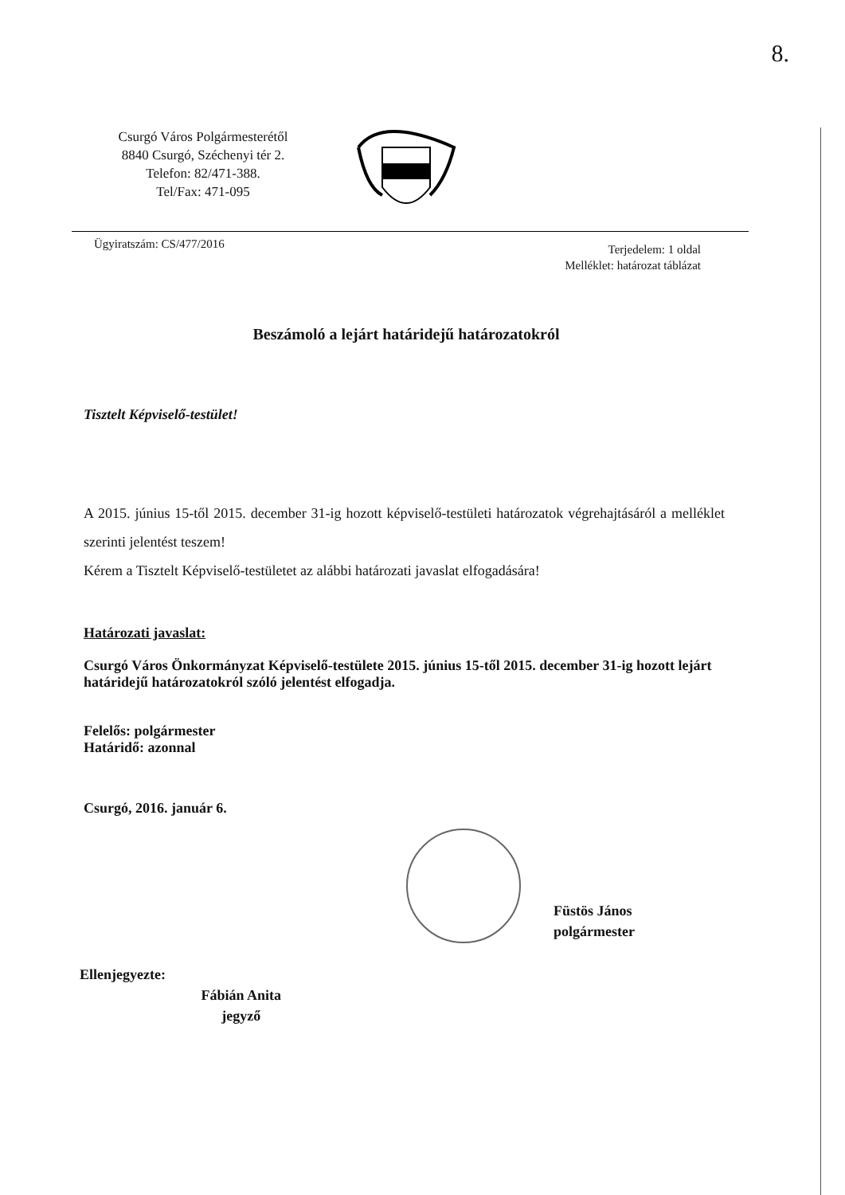8.
Csurgó Város Polgármesterétől
8840 Csurgó, Széchenyi tér 2.
Telefon: 82/471-388.
Tel/Fax: 471-095
Ügyiratszám: CS/477/2016
Terjedelem: 1 oldal
Melléklet: határozat táblázat
Beszámoló a lejárt határidejű határozatokról
Tisztelt Képviselő-testület!
A 2015. június 15-től 2015. december 31-ig hozott képviselő-testületi határozatok végrehajtásáról a melléklet szerinti jelentést teszem!
Kérem a Tisztelt Képviselő-testületet az alábbi határozati javaslat elfogadására!
Határozati javaslat:
Csurgó Város Önkormányzat Képviselő-testülete 2015. június 15-től 2015. december 31-ig hozott lejárt határidejű határozatokról szóló jelentést elfogadja.
Felelős: polgármester
Határidő: azonnal
Csurgó, 2016. január 6.
Füstös János
polgármester
Ellenjegyezte: Fábián Anita
jegyző